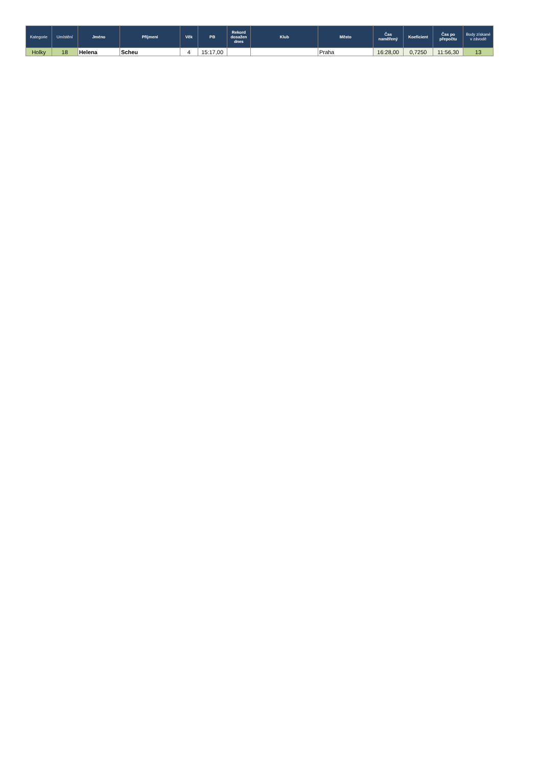| Kategorie | Umístění | Jméno | Příjmení | Věk | PB | Rekord dosažen dnes | Klub | Město | Čas naměřený | Koeficient | Čas po přepočtu | Body získané v závodě |
| --- | --- | --- | --- | --- | --- | --- | --- | --- | --- | --- | --- | --- |
| Holky | 18 | Helena | Scheu | 4 | 15:17,00 | | | Praha | 16:28,00 | 0,7250 | 11:56,30 | 13 |